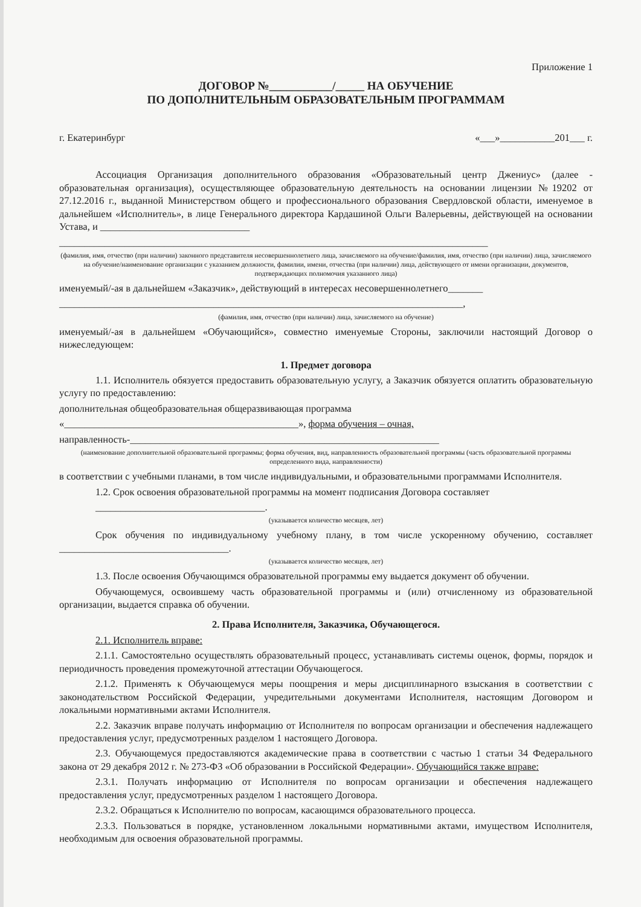Приложение 1
ДОГОВОР №___________/_____ НА ОБУЧЕНИЕ
ПО ДОПОЛНИТЕЛЬНЫМ ОБРАЗОВАТЕЛЬНЫМ ПРОГРАММАМ
г. Екатеринбург «___»___________201___ г.
Ассоциация Организация дополнительного образования «Образовательный центр Джениус» (далее - образовательная организация), осуществляющее образовательную деятельность на основании лицензии №19202 от 27.12.2016 г., выданной Министерством общего и профессионального образования Свердловской области, именуемое в дальнейшем «Исполнитель», в лице Генерального директора Кардашиной Ольги Валерьевны, действующей на основании Устава, и ______________________________
______________________________________________________________________________________
(фамилия, имя, отчество (при наличии) законного представителя несовершеннолетнего лица, зачисляемого на обучение/фамилия, имя, отчество (при наличии) лица, зачисляемого на обучение/наименование организации с указанием должности, фамилии, имени, отчества (при наличии) лица, действующего от имени организации, документов, подтверждающих полномочия указанного лица)
именуемый/-ая в дальнейшем «Заказчик», действующий в интересах несовершеннолетнего_______
_________________________________________________________________________________,
(фамилия, имя, отчество (при наличии) лица, зачисляемого на обучение)
именуемый/-ая в дальнейшем «Обучающийся», совместно именуемые Стороны, заключили настоящий Договор о нижеследующем:
1. Предмет договора
1.1. Исполнитель обязуется предоставить образовательную услугу, а Заказчик обязуется оплатить образовательную услугу по предоставлению:
дополнительная общеобразовательная общеразвивающая программа
«_______________________________________________», форма обучения – очная,
направленность-______________________________________________________________
(наименование дополнительной образовательной программы; форма обучения, вид, направленность образовательной программы (часть образовательной программы определенного вида, направленности)
в соответствии с учебными планами, в том числе индивидуальными, и образовательными программами Исполнителя.
1.2. Срок освоения образовательной программы на момент подписания Договора составляет
__________________________________.
(указывается количество месяцев, лет)
Срок обучения по индивидуальному учебному плану, в том числе ускоренному обучению, составляет __________________________________.
(указывается количество месяцев, лет)
1.3. После освоения Обучающимся образовательной программы ему выдается документ об обучении.
Обучающемуся, освоившему часть образовательной программы и (или) отчисленному из образовательной организации, выдается справка об обучении.
2. Права Исполнителя, Заказчика, Обучающегося.
2.1. Исполнитель вправе:
2.1.1. Самостоятельно осуществлять образовательный процесс, устанавливать системы оценок, формы, порядок и периодичность проведения промежуточной аттестации Обучающегося.
2.1.2. Применять к Обучающемуся меры поощрения и меры дисциплинарного взыскания в соответствии с законодательством Российской Федерации, учредительными документами Исполнителя, настоящим Договором и локальными нормативными актами Исполнителя.
2.2. Заказчик вправе получать информацию от Исполнителя по вопросам организации и обеспечения надлежащего предоставления услуг, предусмотренных разделом 1 настоящего Договора.
2.3. Обучающемуся предоставляются академические права в соответствии с частью 1 статьи 34 Федерального закона от 29 декабря 2012 г. № 273-ФЗ «Об образовании в Российской Федерации». Обучающийся также вправе:
2.3.1. Получать информацию от Исполнителя по вопросам организации и обеспечения надлежащего предоставления услуг, предусмотренных разделом 1 настоящего Договора.
2.3.2. Обращаться к Исполнителю по вопросам, касающимся образовательного процесса.
2.3.3. Пользоваться в порядке, установленном локальными нормативными актами, имуществом Исполнителя, необходимым для освоения образовательной программы.